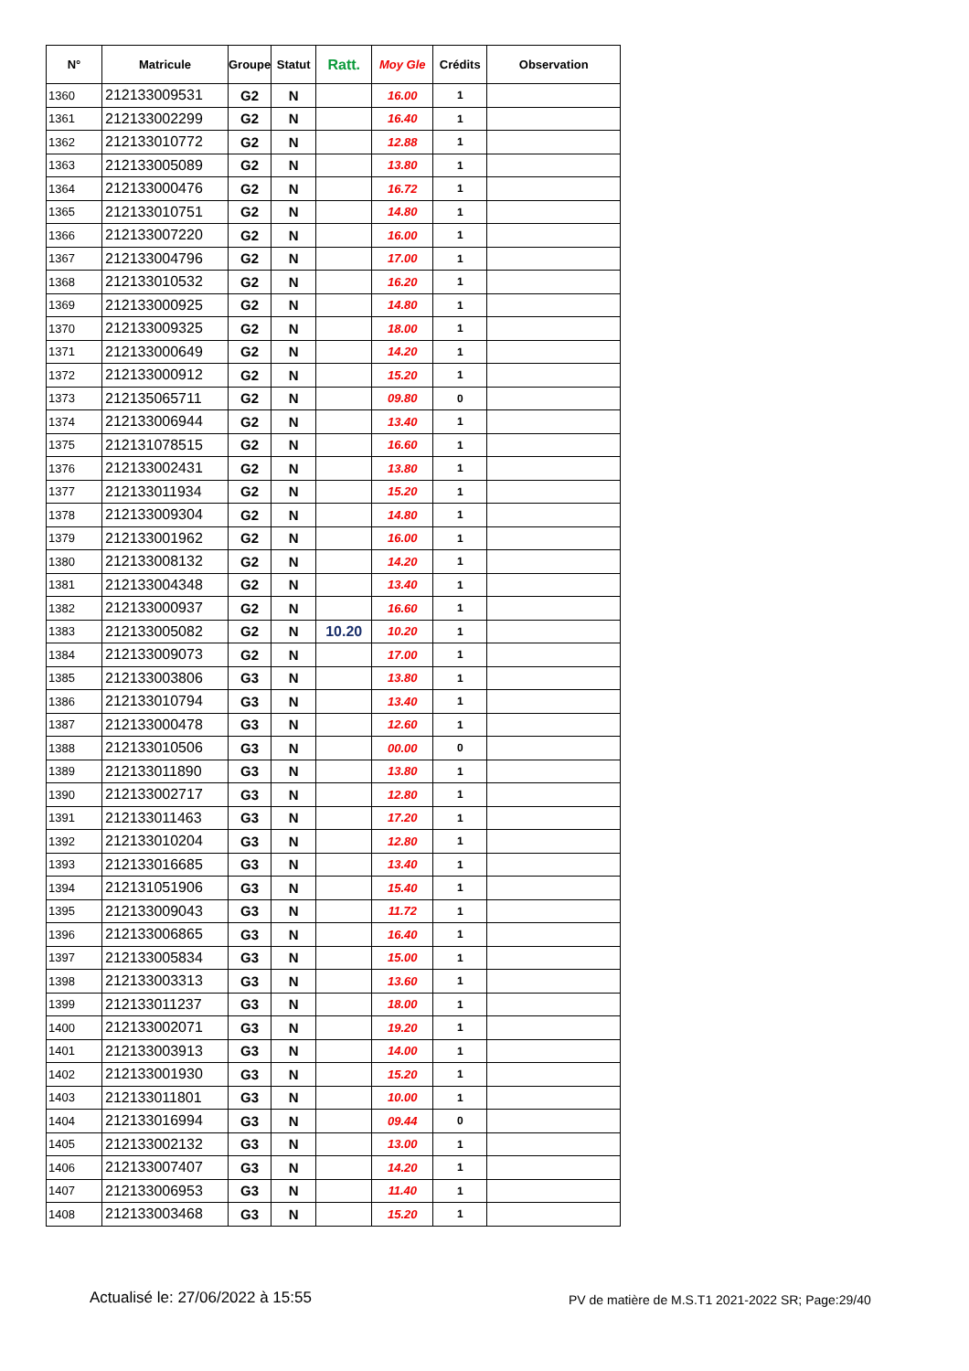| N° | Matricule | Groupe | Statut | Ratt. | Moy Gle | Crédits | Observation |
| --- | --- | --- | --- | --- | --- | --- | --- |
| 1360 | 212133009531 | G2 | N | | 16.00 | 1 | |
| 1361 | 212133002299 | G2 | N | | 16.40 | 1 | |
| 1362 | 212133010772 | G2 | N | | 12.88 | 1 | |
| 1363 | 212133005089 | G2 | N | | 13.80 | 1 | |
| 1364 | 212133000476 | G2 | N | | 16.72 | 1 | |
| 1365 | 212133010751 | G2 | N | | 14.80 | 1 | |
| 1366 | 212133007220 | G2 | N | | 16.00 | 1 | |
| 1367 | 212133004796 | G2 | N | | 17.00 | 1 | |
| 1368 | 212133010532 | G2 | N | | 16.20 | 1 | |
| 1369 | 212133000925 | G2 | N | | 14.80 | 1 | |
| 1370 | 212133009325 | G2 | N | | 18.00 | 1 | |
| 1371 | 212133000649 | G2 | N | | 14.20 | 1 | |
| 1372 | 212133000912 | G2 | N | | 15.20 | 1 | |
| 1373 | 212135065711 | G2 | N | | 09.80 | 0 | |
| 1374 | 212133006944 | G2 | N | | 13.40 | 1 | |
| 1375 | 212131078515 | G2 | N | | 16.60 | 1 | |
| 1376 | 212133002431 | G2 | N | | 13.80 | 1 | |
| 1377 | 212133011934 | G2 | N | | 15.20 | 1 | |
| 1378 | 212133009304 | G2 | N | | 14.80 | 1 | |
| 1379 | 212133001962 | G2 | N | | 16.00 | 1 | |
| 1380 | 212133008132 | G2 | N | | 14.20 | 1 | |
| 1381 | 212133004348 | G2 | N | | 13.40 | 1 | |
| 1382 | 212133000937 | G2 | N | | 16.60 | 1 | |
| 1383 | 212133005082 | G2 | N | 10.20 | 10.20 | 1 | |
| 1384 | 212133009073 | G2 | N | | 17.00 | 1 | |
| 1385 | 212133003806 | G3 | N | | 13.80 | 1 | |
| 1386 | 212133010794 | G3 | N | | 13.40 | 1 | |
| 1387 | 212133000478 | G3 | N | | 12.60 | 1 | |
| 1388 | 212133010506 | G3 | N | | 00.00 | 0 | |
| 1389 | 212133011890 | G3 | N | | 13.80 | 1 | |
| 1390 | 212133002717 | G3 | N | | 12.80 | 1 | |
| 1391 | 212133011463 | G3 | N | | 17.20 | 1 | |
| 1392 | 212133010204 | G3 | N | | 12.80 | 1 | |
| 1393 | 212133016685 | G3 | N | | 13.40 | 1 | |
| 1394 | 212131051906 | G3 | N | | 15.40 | 1 | |
| 1395 | 212133009043 | G3 | N | | 11.72 | 1 | |
| 1396 | 212133006865 | G3 | N | | 16.40 | 1 | |
| 1397 | 212133005834 | G3 | N | | 15.00 | 1 | |
| 1398 | 212133003313 | G3 | N | | 13.60 | 1 | |
| 1399 | 212133011237 | G3 | N | | 18.00 | 1 | |
| 1400 | 212133002071 | G3 | N | | 19.20 | 1 | |
| 1401 | 212133003913 | G3 | N | | 14.00 | 1 | |
| 1402 | 212133001930 | G3 | N | | 15.20 | 1 | |
| 1403 | 212133011801 | G3 | N | | 10.00 | 1 | |
| 1404 | 212133016994 | G3 | N | | 09.44 | 0 | |
| 1405 | 212133002132 | G3 | N | | 13.00 | 1 | |
| 1406 | 212133007407 | G3 | N | | 14.20 | 1 | |
| 1407 | 212133006953 | G3 | N | | 11.40 | 1 | |
| 1408 | 212133003468 | G3 | N | | 15.20 | 1 | |
Actualisé le: 27/06/2022 à 15:55
PV de matière de M.S.T1 2021-2022 SR; Page:29/40